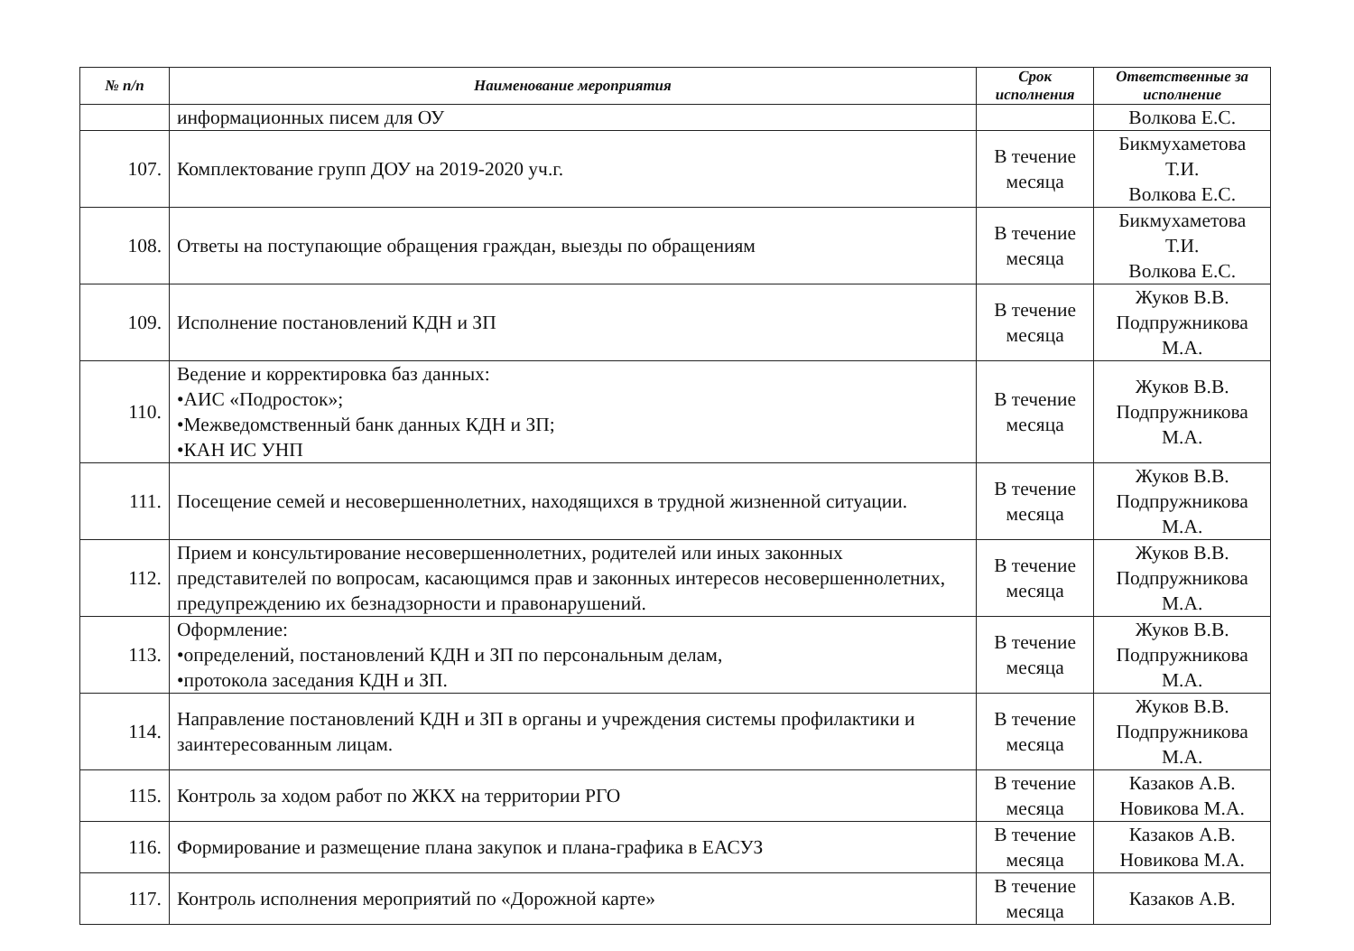| № п/п | Наименование мероприятия | Срок исполнения | Ответственные за исполнение |
| --- | --- | --- | --- |
| | информационных писем для ОУ | | Волкова Е.С. |
| 107. | Комплектование групп ДОУ на 2019-2020 уч.г. | В течение месяца | Бикмухаметова Т.И. Волкова Е.С. |
| 108. | Ответы на поступающие обращения граждан, выезды по обращениям | В течение месяца | Бикмухаметова Т.И. Волкова Е.С. |
| 109. | Исполнение постановлений КДН и ЗП | В течение месяца | Жуков В.В. Подпружникова М.А. |
| 110. | Ведение и корректировка баз данных: • АИС «Подросток»; • Межведомственный банк данных КДН и ЗП; • КАН ИС УНП | В течение месяца | Жуков В.В. Подпружникова М.А. |
| 111. | Посещение семей и несовершеннолетних, находящихся в трудной жизненной ситуации. | В течение месяца | Жуков В.В. Подпружникова М.А. |
| 112. | Прием и консультирование несовершеннолетних, родителей или иных законных представителей по вопросам, касающимся прав и законных интересов несовершеннолетних, предупреждению их безнадзорности и правонарушений. | В течение месяца | Жуков В.В. Подпружникова М.А. |
| 113. | Оформление: • определений, постановлений КДН и ЗП по персональным делам, • протокола заседания КДН и ЗП. | В течение месяца | Жуков В.В. Подпружникова М.А. |
| 114. | Направление постановлений КДН и ЗП в органы и учреждения системы профилактики и заинтересованным лицам. | В течение месяца | Жуков В.В. Подпружникова М.А. |
| 115. | Контроль за ходом работ по ЖКХ на территории РГО | В течение месяца | Казаков А.В. Новикова М.А. |
| 116. | Формирование и размещение плана закупок и плана-графика в ЕАСУЗ | В течение месяца | Казаков А.В. Новикова М.А. |
| 117. | Контроль исполнения мероприятий по «Дорожной карте» | В течение месяца | Казаков А.В. |